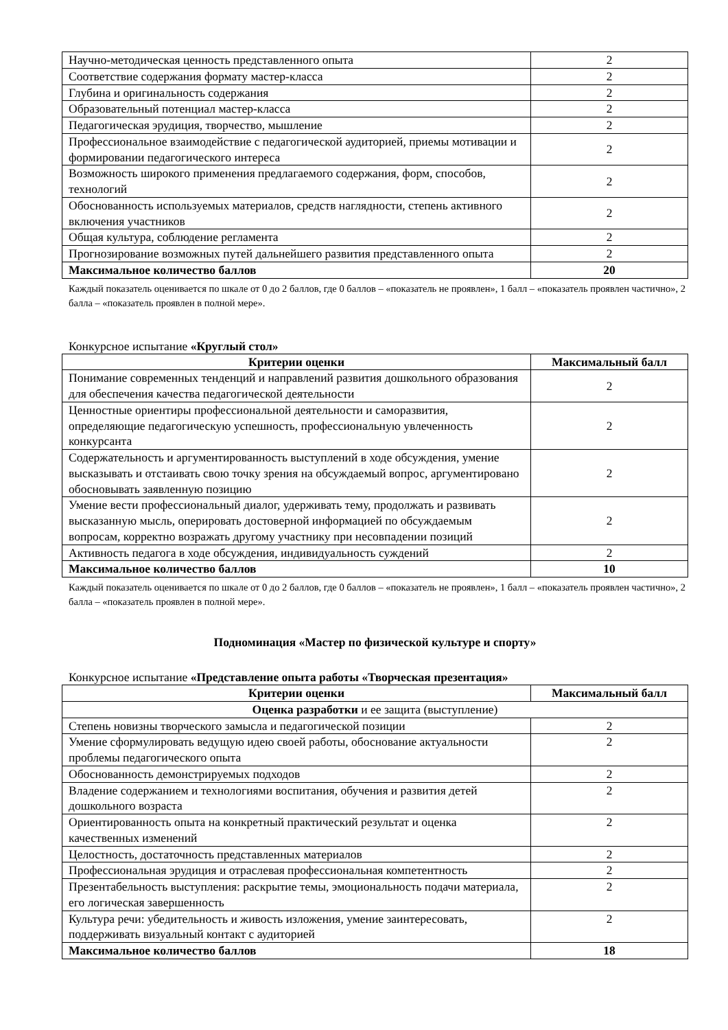| Научно-методическая ценность представленного опыта | 2 |
| Соответствие содержания формату мастер-класса | 2 |
| Глубина и оригинальность содержания | 2 |
| Образовательный потенциал мастер-класса | 2 |
| Педагогическая эрудиция, творчество, мышление | 2 |
| Профессиональное взаимодействие с педагогической аудиторией, приемы мотивации и формировании педагогического интереса | 2 |
| Возможность широкого применения предлагаемого содержания, форм, способов, технологий | 2 |
| Обоснованность используемых материалов, средств наглядности, степень активного включения участников | 2 |
| Общая культура, соблюдение регламента | 2 |
| Прогнозирование возможных путей дальнейшего развития представленного опыта | 2 |
| Максимальное количество баллов | 20 |
Каждый показатель оценивается по шкале от 0 до 2 баллов, где 0 баллов – «показатель не проявлен», 1 балл – «показатель проявлен частично», 2 балла – «показатель проявлен в полной мере».
Конкурсное испытание «Круглый стол»
| Критерии оценки | Максимальный балл |
| --- | --- |
| Понимание современных тенденций и направлений развития дошкольного образования для обеспечения качества педагогической деятельности | 2 |
| Ценностные ориентиры профессиональной деятельности и саморазвития, определяющие педагогическую успешность, профессиональную увлеченность конкурсанта | 2 |
| Содержательность и аргументированность выступлений в ходе обсуждения, умение высказывать и отстаивать свою точку зрения на обсуждаемый вопрос, аргументировано обосновывать заявленную позицию | 2 |
| Умение вести профессиональный диалог, удерживать тему, продолжать и развивать высказанную мысль, оперировать достоверной информацией по обсуждаемым вопросам, корректно возражать другому участнику при несовпадении позиций | 2 |
| Активность педагога в ходе обсуждения, индивидуальность суждений | 2 |
| Максимальное количество баллов | 10 |
Каждый показатель оценивается по шкале от 0 до 2 баллов, где 0 баллов – «показатель не проявлен», 1 балл – «показатель проявлен частично», 2 балла – «показатель проявлен в полной мере».
Подноминация «Мастер по физической культуре и спорту»
Конкурсное испытание «Представление опыта работы «Творческая презентация»
| Критерии оценки | Максимальный балл |
| --- | --- |
| Оценка разработки и ее защита (выступление) | |
| Степень новизны творческого замысла и педагогической позиции | 2 |
| Умение сформулировать ведущую идею своей работы, обоснование актуальности проблемы педагогического опыта | 2 |
| Обоснованность демонстрируемых подходов | 2 |
| Владение содержанием и технологиями воспитания, обучения и развития детей дошкольного возраста | 2 |
| Ориентированность опыта на конкретный практический результат и оценка качественных изменений | 2 |
| Целостность, достаточность представленных материалов | 2 |
| Профессиональная эрудиция и отраслевая профессиональная компетентность | 2 |
| Презентабельность выступления: раскрытие темы, эмоциональность подачи материала, его логическая завершенность | 2 |
| Культура речи: убедительность и живость изложения, умение заинтересовать, поддерживать визуальный контакт с аудиторией | 2 |
| Максимальное количество баллов | 18 |